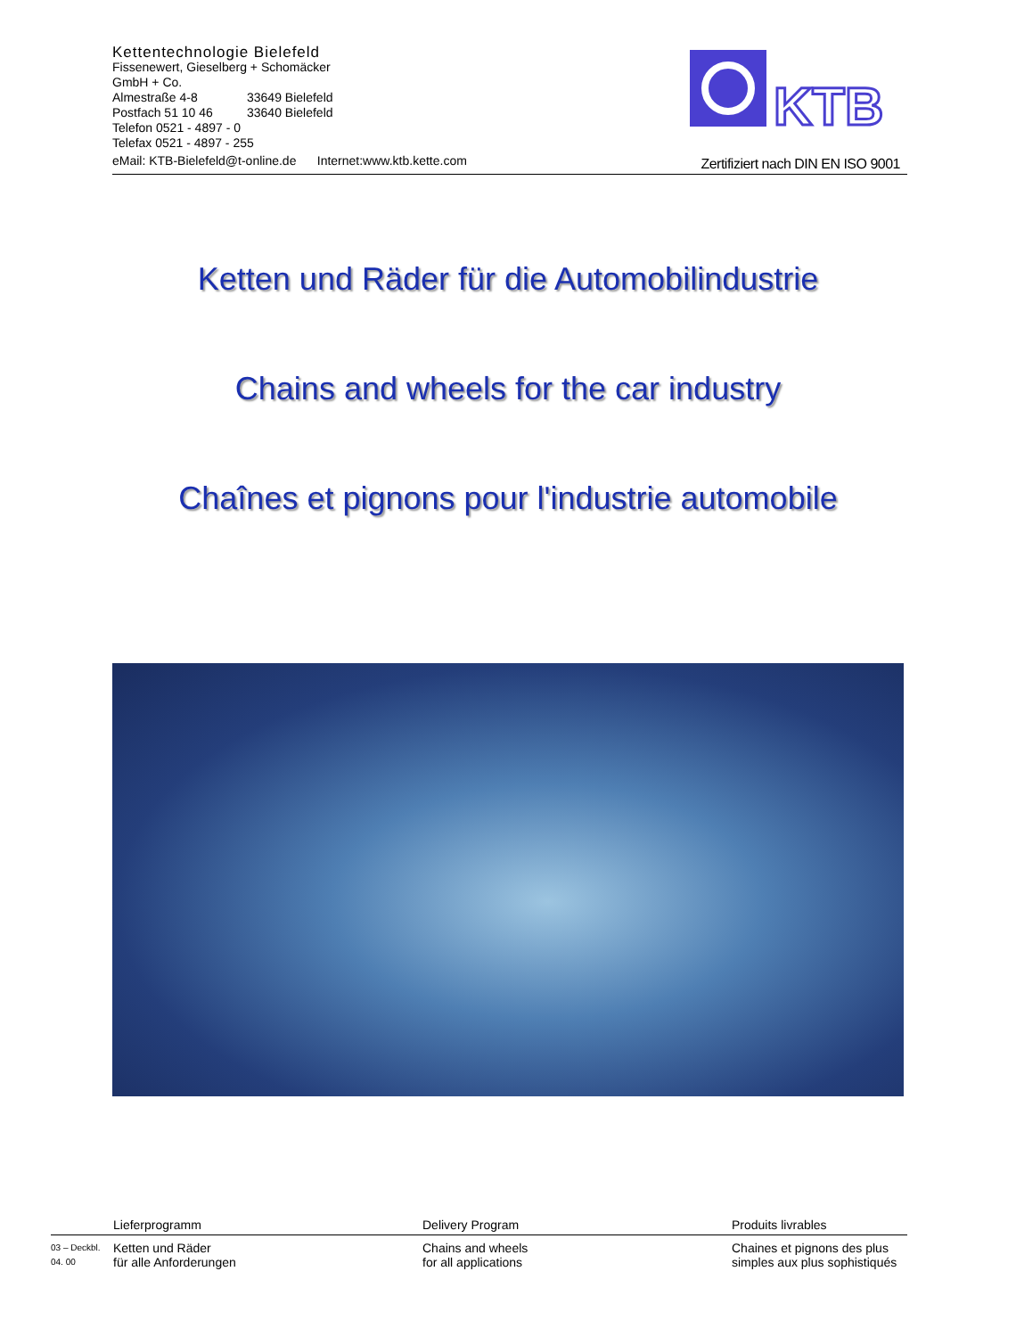Kettentechnologie Bielefeld
Fissenewert, Gieselberg + Schomäcker
GmbH + Co.
Almestraße 4-8 33649 Bielefeld
Postfach 51 10 46 33640 Bielefeld
Telefon 0521 - 4897 - 0
Telefax 0521 - 4897 - 255
eMail: KTB-Bielefeld@t-online.de Internet:www.ktb.kette.com
KTB
Zertifiziert nach DIN EN ISO 9001
Ketten und Räder für die Automobilindustrie
Chains and wheels for the car industry
Chaînes et pignons pour l'industrie automobile
Lieferprogramm Delivery Program Produits livrables
03 – Deckbl.
04. 00
Ketten und Räder
für alle Anforderungen
Chains and wheels
for all applications
Chaines et pignons des plus
simples aux plus sophistiqués